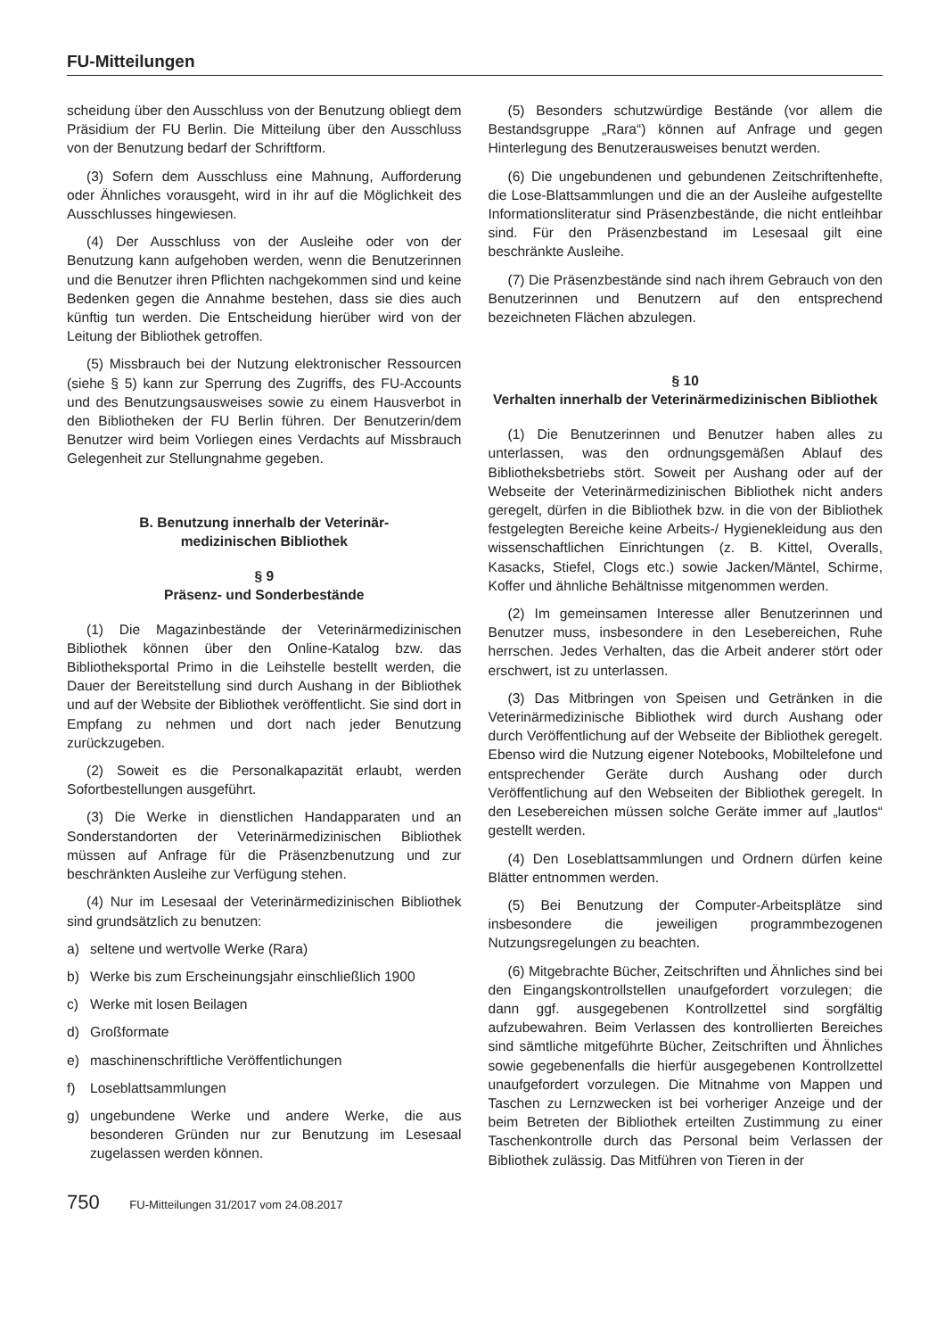FU-Mitteilungen
scheidung über den Ausschluss von der Benutzung obliegt dem Präsidium der FU Berlin. Die Mitteilung über den Ausschluss von der Benutzung bedarf der Schriftform.
(3) Sofern dem Ausschluss eine Mahnung, Aufforderung oder Ähnliches vorausgeht, wird in ihr auf die Möglichkeit des Ausschlusses hingewiesen.
(4) Der Ausschluss von der Ausleihe oder von der Benutzung kann aufgehoben werden, wenn die Benutzerinnen und die Benutzer ihren Pflichten nachgekommen sind und keine Bedenken gegen die Annahme bestehen, dass sie dies auch künftig tun werden. Die Entscheidung hierüber wird von der Leitung der Bibliothek getroffen.
(5) Missbrauch bei der Nutzung elektronischer Ressourcen (siehe § 5) kann zur Sperrung des Zugriffs, des FU-Accounts und des Benutzungsausweises sowie zu einem Hausverbot in den Bibliotheken der FU Berlin führen. Der Benutzerin/dem Benutzer wird beim Vorliegen eines Verdachts auf Missbrauch Gelegenheit zur Stellungnahme gegeben.
B. Benutzung innerhalb der Veterinär-
medizinischen Bibliothek
§ 9
Präsenz- und Sonderbestände
(1) Die Magazinbestände der Veterinärmedizinischen Bibliothek können über den Online-Katalog bzw. das Bibliotheksportal Primo in die Leihstelle bestellt werden, die Dauer der Bereitstellung sind durch Aushang in der Bibliothek und auf der Website der Bibliothek veröffentlicht. Sie sind dort in Empfang zu nehmen und dort nach jeder Benutzung zurückzugeben.
(2) Soweit es die Personalkapazität erlaubt, werden Sofortbestellungen ausgeführt.
(3) Die Werke in dienstlichen Handapparaten und an Sonderstandorten der Veterinärmedizinischen Bibliothek müssen auf Anfrage für die Präsenzbenutzung und zur beschränkten Ausleihe zur Verfügung stehen.
(4) Nur im Lesesaal der Veterinärmedizinischen Bibliothek sind grundsätzlich zu benutzen:
a) seltene und wertvolle Werke (Rara)
b) Werke bis zum Erscheinungsjahr einschließlich 1900
c) Werke mit losen Beilagen
d) Großformate
e) maschinenschriftliche Veröffentlichungen
f) Loseblattsammlungen
g) ungebundene Werke und andere Werke, die aus besonderen Gründen nur zur Benutzung im Lesesaal zugelassen werden können.
(5) Besonders schutzwürdige Bestände (vor allem die Bestandsgruppe „Rara“) können auf Anfrage und gegen Hinterlegung des Benutzerausweises benutzt werden.
(6) Die ungebundenen und gebundenen Zeitschriftenhefte, die Lose-Blattsammlungen und die an der Ausleihe aufgestellte Informationsliteratur sind Präsenzbestände, die nicht entleihbar sind. Für den Präsenzbestand im Lesesaal gilt eine beschränkte Ausleihe.
(7) Die Präsenzbestände sind nach ihrem Gebrauch von den Benutzerinnen und Benutzern auf den entsprechend bezeichneten Flächen abzulegen.
§ 10
Verhalten innerhalb der Veterinärmedizinischen Bibliothek
(1) Die Benutzerinnen und Benutzer haben alles zu unterlassen, was den ordnungsgemäßen Ablauf des Bibliotheksbetriebs stört. Soweit per Aushang oder auf der Webseite der Veterinärmedizinischen Bibliothek nicht anders geregelt, dürfen in die Bibliothek bzw. in die von der Bibliothek festgelegten Bereiche keine Arbeits-/ Hygienekleidung aus den wissenschaftlichen Einrichtungen (z. B. Kittel, Overalls, Kasacks, Stiefel, Clogs etc.) sowie Jacken/Mäntel, Schirme, Koffer und ähnliche Behältnisse mitgenommen werden.
(2) Im gemeinsamen Interesse aller Benutzerinnen und Benutzer muss, insbesondere in den Lesebereichen, Ruhe herrschen. Jedes Verhalten, das die Arbeit anderer stört oder erschwert, ist zu unterlassen.
(3) Das Mitbringen von Speisen und Getränken in die Veterinärmedizinische Bibliothek wird durch Aushang oder durch Veröffentlichung auf der Webseite der Bibliothek geregelt. Ebenso wird die Nutzung eigener Notebooks, Mobiltelefone und entsprechender Geräte durch Aushang oder durch Veröffentlichung auf den Webseiten der Bibliothek geregelt. In den Lesebereichen müssen solche Geräte immer auf „lautlos“ gestellt werden.
(4) Den Loseblattsammlungen und Ordnern dürfen keine Blätter entnommen werden.
(5) Bei Benutzung der Computer-Arbeitsplätze sind insbesondere die jeweiligen programmbezogenen Nutzungsregelungen zu beachten.
(6) Mitgebrachte Bücher, Zeitschriften und Ähnliches sind bei den Eingangskontrollstellen unaufgefordert vorzulegen; die dann ggf. ausgegebenen Kontrollzettel sind sorgfältig aufzubewahren. Beim Verlassen des kontrollierten Bereiches sind sämtliche mitgeführte Bücher, Zeitschriften und Ähnliches sowie gegebenenfalls die hierfür ausgegebenen Kontrollzettel unaufgefordert vorzulegen. Die Mitnahme von Mappen und Taschen zu Lernzwecken ist bei vorheriger Anzeige und der beim Betreten der Bibliothek erteilten Zustimmung zu einer Taschenkontrolle durch das Personal beim Verlassen der Bibliothek zulässig. Das Mitführen von Tieren in der
750 FU-Mitteilungen 31/2017 vom 24.08.2017